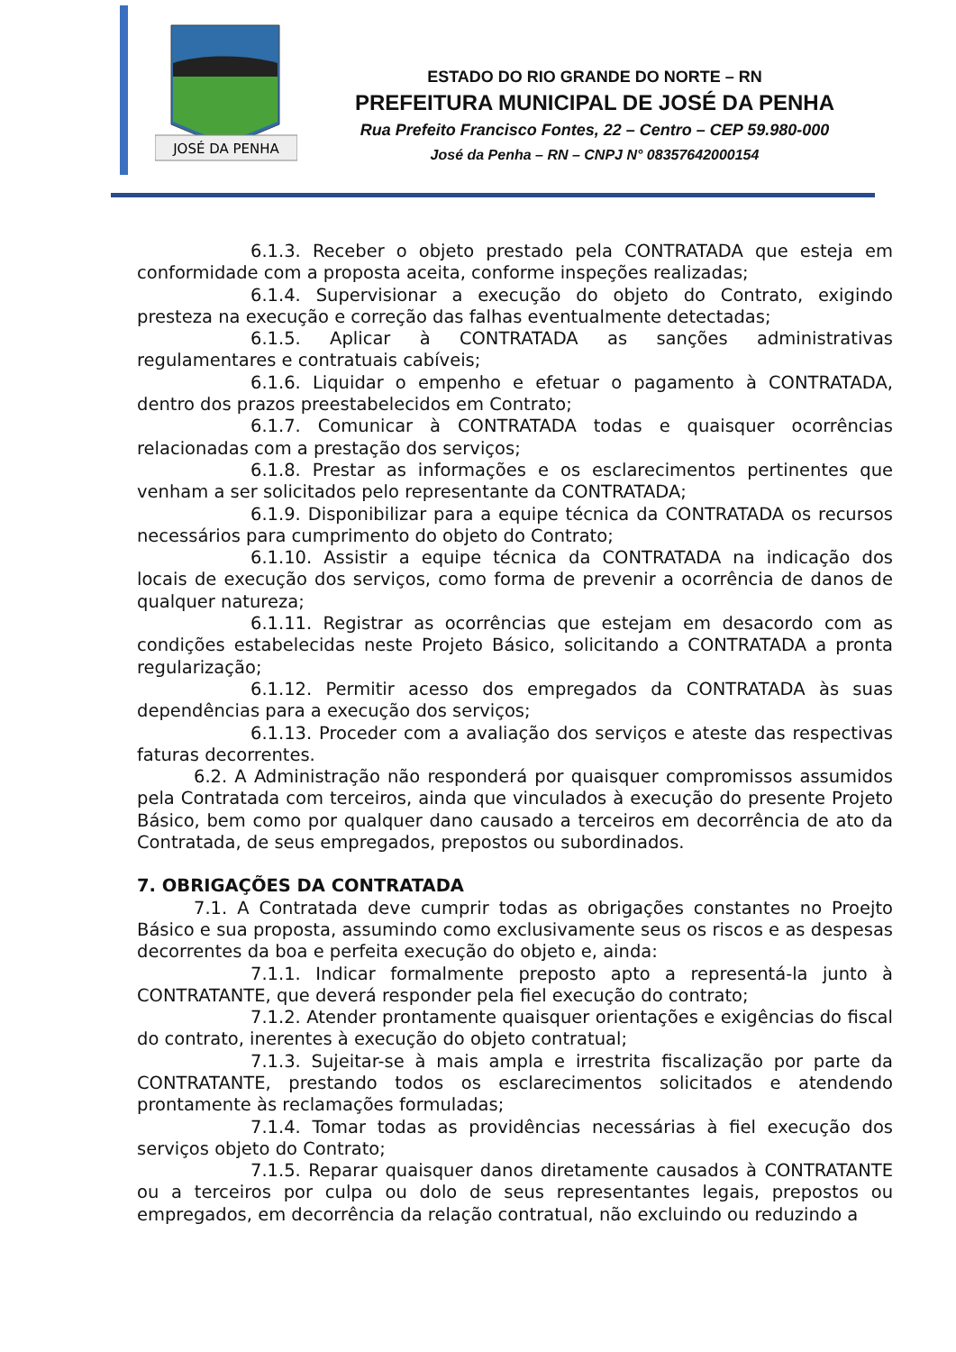JOSÉ DA PENHA
ESTADO DO RIO GRANDE DO NORTE – RN
PREFEITURA MUNICIPAL DE JOSÉ DA PENHA
Rua Prefeito Francisco Fontes, 22 – Centro – CEP 59.980-000
José da Penha – RN – CNPJ N° 08357642000154
6.1.3. Receber o objeto prestado pela CONTRATADA que esteja em conformidade com a proposta aceita, conforme inspeções realizadas;
6.1.4. Supervisionar a execução do objeto do Contrato, exigindo presteza na execução e correção das falhas eventualmente detectadas;
6.1.5. Aplicar à CONTRATADA as sanções administrativas regulamentares e contratuais cabíveis;
6.1.6. Liquidar o empenho e efetuar o pagamento à CONTRATADA, dentro dos prazos preestabelecidos em Contrato;
6.1.7. Comunicar à CONTRATADA todas e quaisquer ocorrências relacionadas com a prestação dos serviços;
6.1.8. Prestar as informações e os esclarecimentos pertinentes que venham a ser solicitados pelo representante da CONTRATADA;
6.1.9. Disponibilizar para a equipe técnica da CONTRATADA os recursos necessários para cumprimento do objeto do Contrato;
6.1.10. Assistir a equipe técnica da CONTRATADA na indicação dos locais de execução dos serviços, como forma de prevenir a ocorrência de danos de qualquer natureza;
6.1.11. Registrar as ocorrências que estejam em desacordo com as condições estabelecidas neste Projeto Básico, solicitando a CONTRATADA a pronta regularização;
6.1.12. Permitir acesso dos empregados da CONTRATADA às suas dependências para a execução dos serviços;
6.1.13. Proceder com a avaliação dos serviços e ateste das respectivas faturas decorrentes.
6.2. A Administração não responderá por quaisquer compromissos assumidos pela Contratada com terceiros, ainda que vinculados à execução do presente Projeto Básico, bem como por qualquer dano causado a terceiros em decorrência de ato da Contratada, de seus empregados, prepostos ou subordinados.
7. OBRIGAÇÕES DA CONTRATADA
7.1. A Contratada deve cumprir todas as obrigações constantes no Proejto Básico e sua proposta, assumindo como exclusivamente seus os riscos e as despesas decorrentes da boa e perfeita execução do objeto e, ainda:
7.1.1. Indicar formalmente preposto apto a representá-la junto à CONTRATANTE, que deverá responder pela fiel execução do contrato;
7.1.2. Atender prontamente quaisquer orientações e exigências do fiscal do contrato, inerentes à execução do objeto contratual;
7.1.3. Sujeitar-se à mais ampla e irrestrita fiscalização por parte da CONTRATANTE, prestando todos os esclarecimentos solicitados e atendendo prontamente às reclamações formuladas;
7.1.4. Tomar todas as providências necessárias à fiel execução dos serviços objeto do Contrato;
7.1.5. Reparar quaisquer danos diretamente causados à CONTRATANTE ou a terceiros por culpa ou dolo de seus representantes legais, prepostos ou empregados, em decorrência da relação contratual, não excluindo ou reduzindo a